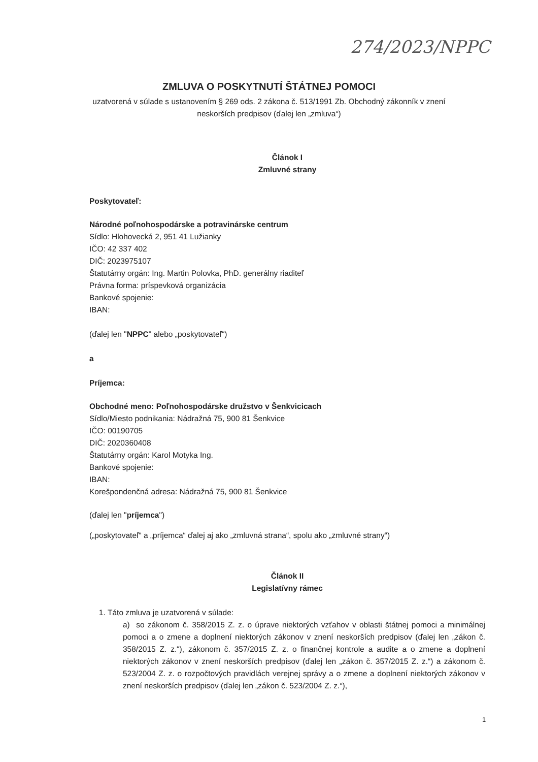274/2023/NPPC
ZMLUVA O POSKYTNUTÍ ŠTÁTNEJ POMOCI
uzatvorená v súlade s ustanovením § 269 ods. 2 zákona č. 513/1991 Zb. Obchodný zákonník v znení neskorších predpisov (ďalej len „zmluva“)
Článok I
Zmluvné strany
Poskytovateľ:
Národné poľnohospodárske a potravinárske centrum
Sídlo: Hlohovecká 2, 951 41 Lužianky
IČO: 42 337 402
DIČ: 2023975107
Štatutárny orgán: Ing. Martin Polovka, PhD. generálny riaditeľ
Právna forma: príspevková organizácia
Bankové spojenie:
IBAN:
(ďalej len "NPPC" alebo „poskytovateľ“)
a
Príjemca:
Obchodné meno: Poľnohospodárske družstvo v Šenkvicicach
Sídlo/Miesto podnikania: Nádražná 75, 900 81 Šenkvice
IČO: 00190705
DIČ: 2020360408
Štatutárny orgán: Karol Motyka Ing.
Bankové spojenie:
IBAN:
Korešpondenčná adresa: Nádražná 75, 900 81 Šenkvice
(ďalej len "príjemca")
(„poskytovateľ“ a „príjemca“ ďalej aj ako „zmluvná strana“, spolu ako „zmluvné strany“)
Článok II
Legislatívny rámec
1. Táto zmluva je uzatvorená v súlade:
a) so zákonom č. 358/2015 Z. z. o úprave niektorých vzťahov v oblasti štátnej pomoci a minimálnej pomoci a o zmene a doplnení niektorých zákonov v znení neskorších predpisov (ďalej len „zákon č. 358/2015 Z. z.“), zákonom č. 357/2015 Z. z. o finančnej kontrole a audite a o zmene a doplnení niektorých zákonov v znení neskorších predpisov (ďalej len „zákon č. 357/2015 Z. z.“) a zákonom č. 523/2004 Z. z. o rozpočtových pravidlách verejnej správy a o zmene a doplnení niektorých zákonov v znení neskorších predpisov (ďalej len „zákon č. 523/2004 Z. z.“),
1